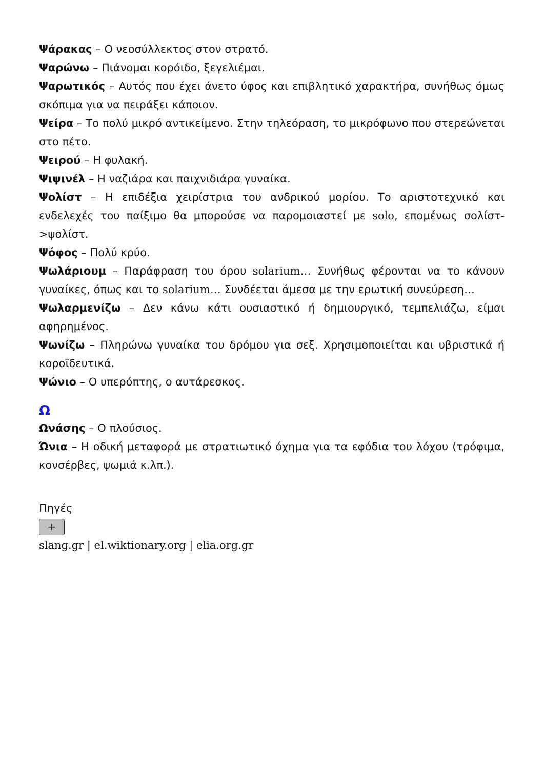Ψάρακας – Ο νεοσύλλεκτος στον στρατό.
Ψαρώνω – Πιάνομαι κορόιδο, ξεγελιέμαι.
Ψαρωτικός – Αυτός που έχει άνετο ύφος και επιβλητικό χαρακτήρα, συνήθως όμως σκόπιμα για να πειράξει κάποιον.
Ψείρα – Το πολύ μικρό αντικείμενο. Στην τηλεόραση, το μικρόφωνο που στερεώνεται στο πέτο.
Ψειρού – Η φυλακή.
Ψιψινέλ – Η ναζιάρα και παιχνιδιάρα γυναίκα.
Ψολίστ – Η επιδέξια χειρίστρια του ανδρικού μορίου. Το αριστοτεχνικό και ενδελεχές του παίξιμο θα μπορούσε να παρομοιαστεί με solo, επομένως σολίστ->ψολίστ.
Ψόφος – Πολύ κρύο.
Ψωλάριουμ – Παράφραση του όρου solarium… Συνήθως φέρονται να το κάνουν γυναίκες, όπως και το solarium… Συνδέεται άμεσα με την ερωτική συνεύρεση…
Ψωλαρμενίζω – Δεν κάνω κάτι ουσιαστικό ή δημιουργικό, τεμπελιάζω, είμαι αφηρημένος.
Ψωνίζω – Πληρώνω γυναίκα του δρόμου για σεξ. Χρησιμοποιείται και υβριστικά ή κοροϊδευτικά.
Ψώνιο – Ο υπερόπτης, ο αυτάρεσκος.
Ω
Ωνάσης – Ο πλούσιος.
Ώνια – Η οδική μεταφορά με στρατιωτικό όχημα για τα εφόδια του λόχου (τρόφιμα, κονσέρβες, ψωμιά κ.λπ.).
Πηγές
+
slang.gr | el.wiktionary.org | elia.org.gr